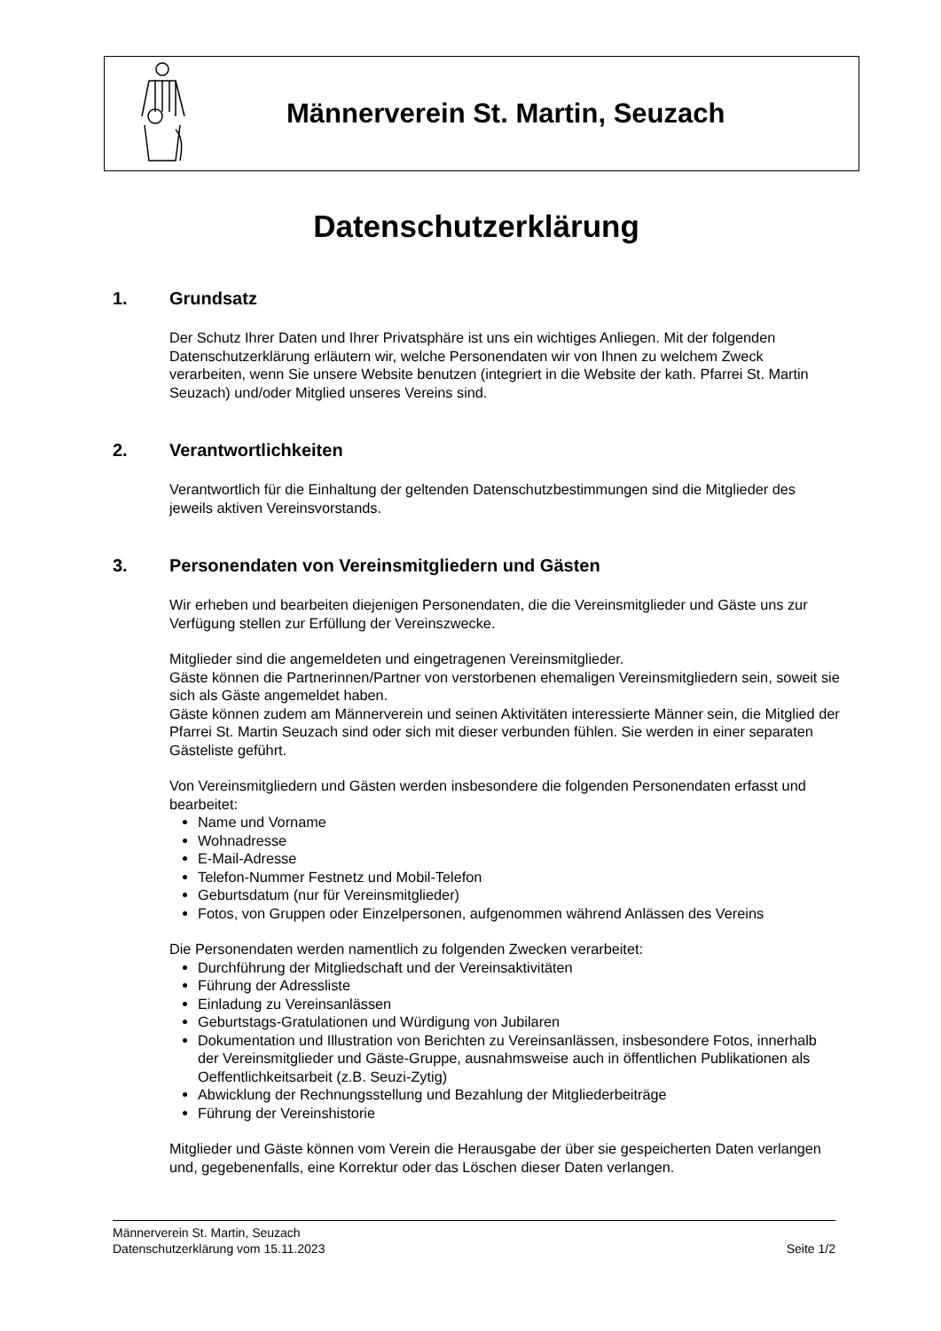Männerverein St. Martin, Seuzach
Datenschutzerklärung
1. Grundsatz
Der Schutz Ihrer Daten und Ihrer Privatsphäre ist uns ein wichtiges Anliegen. Mit der folgenden Datenschutzerklärung erläutern wir, welche Personendaten wir von Ihnen zu welchem Zweck verarbeiten, wenn Sie unsere Website benutzen (integriert in die Website der kath. Pfarrei St. Martin Seuzach) und/oder Mitglied unseres Vereins sind.
2. Verantwortlichkeiten
Verantwortlich für die Einhaltung der geltenden Datenschutzbestimmungen sind die Mitglieder des jeweils aktiven Vereinsvorstands.
3. Personendaten von Vereinsmitgliedern und Gästen
Wir erheben und bearbeiten diejenigen Personendaten, die die Vereinsmitglieder und Gäste uns zur Verfügung stellen zur Erfüllung der Vereinszwecke.
Mitglieder sind die angemeldeten und eingetragenen Vereinsmitglieder.
Gäste können die Partnerinnen/Partner von verstorbenen ehemaligen Vereinsmitgliedern sein, soweit sie sich als Gäste angemeldet haben.
Gäste können zudem am Männerverein und seinen Aktivitäten interessierte Männer sein, die Mitglied der Pfarrei St. Martin Seuzach sind oder sich mit dieser verbunden fühlen. Sie werden in einer separaten Gästeliste geführt.
Von Vereinsmitgliedern und Gästen werden insbesondere die folgenden Personendaten erfasst und bearbeitet:
Name und Vorname
Wohnadresse
E-Mail-Adresse
Telefon-Nummer Festnetz und Mobil-Telefon
Geburtsdatum (nur für Vereinsmitglieder)
Fotos, von Gruppen oder Einzelpersonen, aufgenommen während Anlässen des Vereins
Die Personendaten werden namentlich zu folgenden Zwecken verarbeitet:
Durchführung der Mitgliedschaft und der Vereinsaktivitäten
Führung der Adressliste
Einladung zu Vereinsanlässen
Geburtstags-Gratulationen und Würdigung von Jubilaren
Dokumentation und Illustration von Berichten zu Vereinsanlässen, insbesondere Fotos, innerhalb der Vereinsmitglieder und Gäste-Gruppe, ausnahmsweise auch in öffentlichen Publikationen als Oeffentlichkeitsarbeit (z.B. Seuzi-Zytig)
Abwicklung der Rechnungsstellung und Bezahlung der Mitgliederbeiträge
Führung der Vereinshistorie
Mitglieder und Gäste können vom Verein die Herausgabe der über sie gespeicherten Daten verlangen und, gegebenenfalls, eine Korrektur oder das Löschen dieser Daten verlangen.
Männerverein St. Martin, Seuzach
Datenschutzerklärung vom 15.11.2023 Seite 1/2